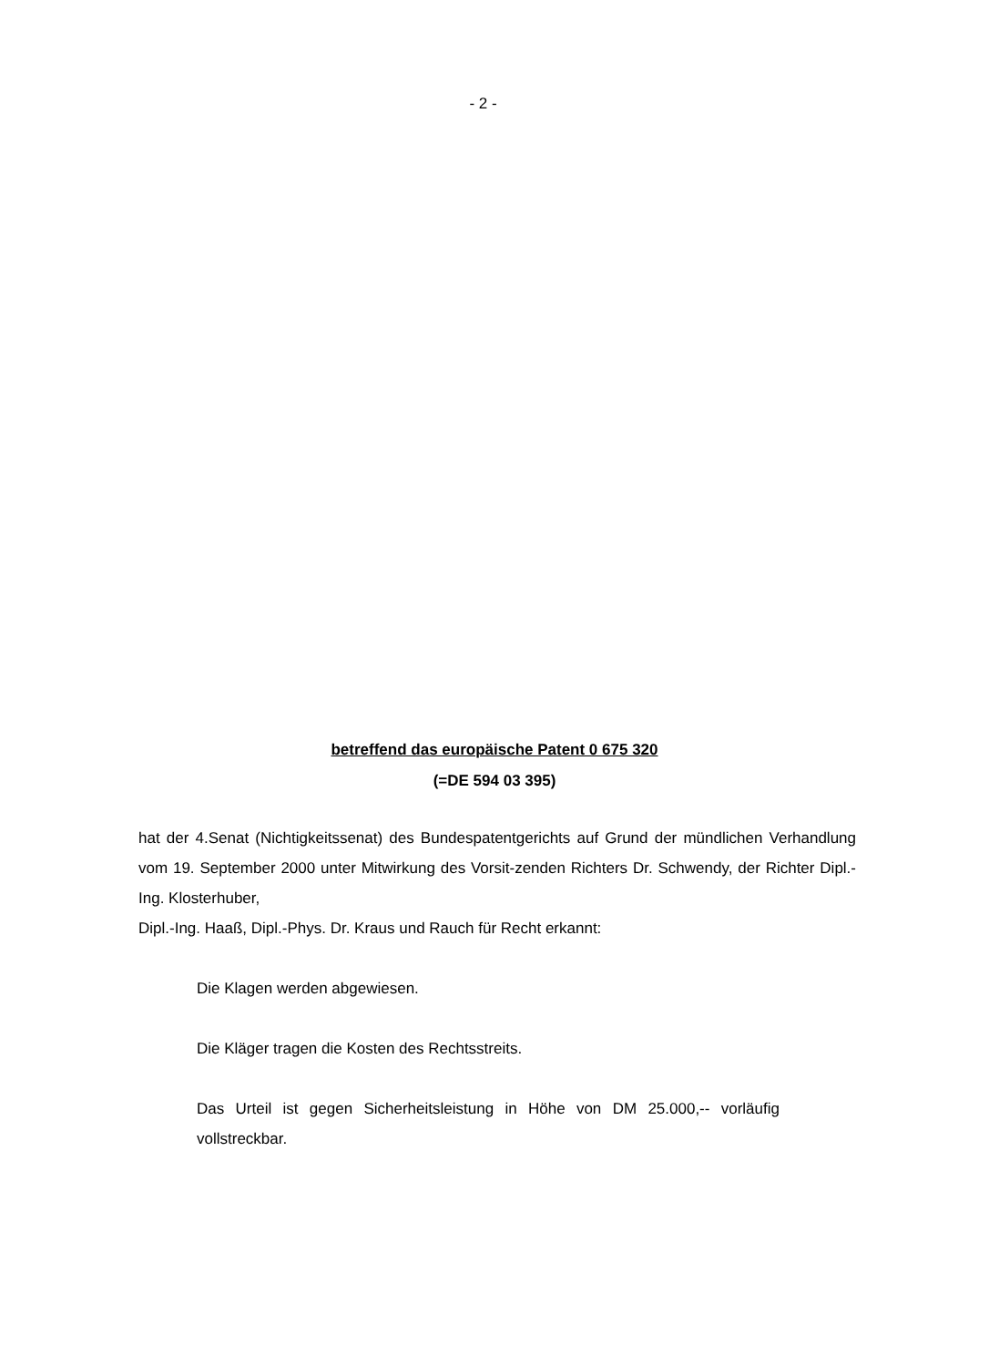- 2 -
betreffend das europäische Patent 0 675 320
(=DE 594 03 395)
hat der 4.Senat (Nichtigkeitssenat) des Bundespatentgerichts auf Grund der mündlichen Verhandlung vom 19. September 2000 unter Mitwirkung des Vorsit-zenden Richters Dr. Schwendy, der Richter Dipl.-Ing. Klosterhuber,
Dipl.-Ing. Haaß, Dipl.-Phys. Dr. Kraus und Rauch für Recht erkannt:
Die Klagen werden abgewiesen.
Die Kläger tragen die Kosten des Rechtsstreits.
Das Urteil ist gegen Sicherheitsleistung in Höhe von DM 25.000,-- vorläufig vollstreckbar.